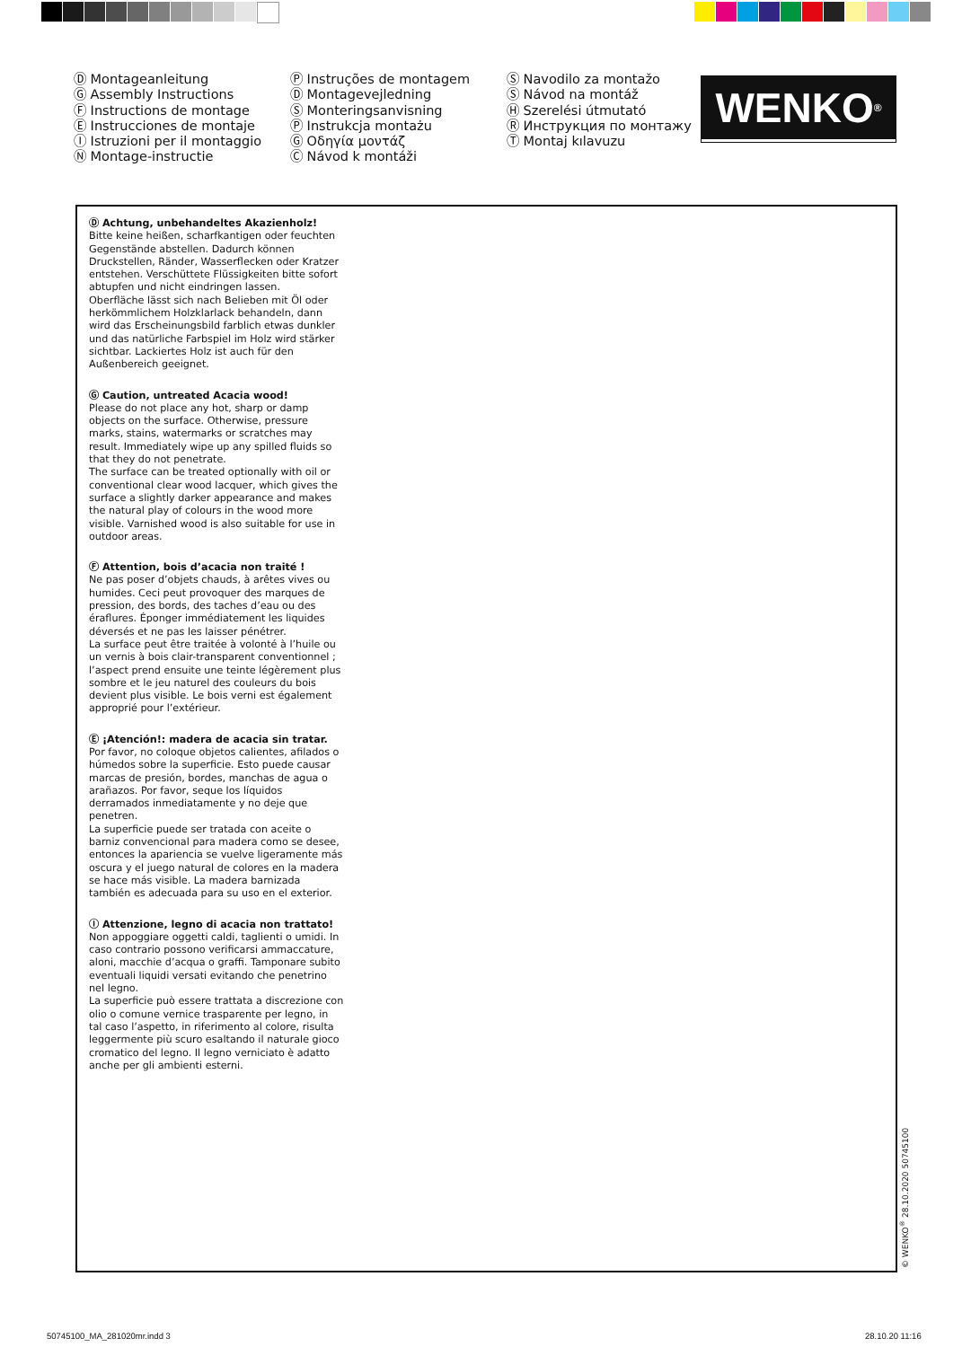Ⓓ Montageanleitung
Ⓖ Assembly Instructions
Ⓕ Instructions de montage
Ⓔ Instrucciones de montaje
Ⓘ Istruzioni per il montaggio
Ⓝ Montage-instructie
Ⓟ Instruções de montagem
Ⓓ Montagevejledning
Ⓢ Monteringsanvisning
Ⓟ Instrukcja montażu
Ⓖ Οδηγία μοντάζ
Ⓒ Návod k montáži
Ⓢ Navodilo za montažo
Ⓢ Návod na montáž
Ⓗ Szerelési útmutató
Ⓡ Инструкция по монтажу
Ⓣ Montaj kılavuzu
WENKO<sup>®</sup>
Ⓓ Achtung, unbehandeltes Akazienholz!
Bitte keine heißen, scharfkantigen oder feuchten Gegenstände abstellen. Dadurch können Druckstellen, Ränder, Wasserflecken oder Kratzer entstehen. Verschüttete Flüssigkeiten bitte sofort abtupfen und nicht eindringen lassen.
Oberfläche lässt sich nach Belieben mit Öl oder herkömmlichem Holzklarlack behandeln, dann wird das Erscheinungsbild farblich etwas dunkler und das natürliche Farbspiel im Holz wird stärker sichtbar. Lackiertes Holz ist auch für den Außenbereich geeignet.
Ⓖ Caution, untreated Acacia wood!
Please do not place any hot, sharp or damp objects on the surface. Otherwise, pressure marks, stains, watermarks or scratches may result. Immediately wipe up any spilled fluids so that they do not penetrate.
The surface can be treated optionally with oil or conventional clear wood lacquer, which gives the surface a slightly darker appearance and makes the natural play of colours in the wood more visible. Varnished wood is also suitable for use in outdoor areas.
Ⓕ Attention, bois d’acacia non traité !
Ne pas poser d’objets chauds, à arêtes vives ou humides. Ceci peut provoquer des marques de pression, des bords, des taches d’eau ou des éraflures. Éponger immédiatement les liquides déversés et ne pas les laisser pénétrer.
La surface peut être traitée à volonté à l’huile ou un vernis à bois clair-transparent conventionnel ; l’aspect prend ensuite une teinte légèrement plus sombre et le jeu naturel des couleurs du bois devient plus visible. Le bois verni est également approprié pour l’extérieur.
Ⓔ ¡Atención!: madera de acacia sin tratar.
Por favor, no coloque objetos calientes, afilados o húmedos sobre la superficie. Esto puede causar marcas de presión, bordes, manchas de agua o arañazos. Por favor, seque los líquidos derramados inmediatamente y no deje que penetren.
La superficie puede ser tratada con aceite o barniz convencional para madera como se desee, entonces la apariencia se vuelve ligeramente más oscura y el juego natural de colores en la madera se hace más visible. La madera barnizada también es adecuada para su uso en el exterior.
Ⓘ Attenzione, legno di acacia non trattato!
Non appoggiare oggetti caldi, taglienti o umidi. In caso contrario possono verificarsi ammaccature, aloni, macchie d’acqua o graffi. Tamponare subito eventuali liquidi versati evitando che penetrino nel legno.
La superficie può essere trattata a discrezione con olio o comune vernice trasparente per legno, in tal caso l’aspetto, in riferimento al colore, risulta leggermente più scuro esaltando il naturale gioco cromatico del legno. Il legno verniciato è adatto anche per gli ambienti esterni.
© WENKO<sup>®</sup> 28.10.2020 50745100
50745100_MA_281020mr.indd 3 28.10.20 11:16